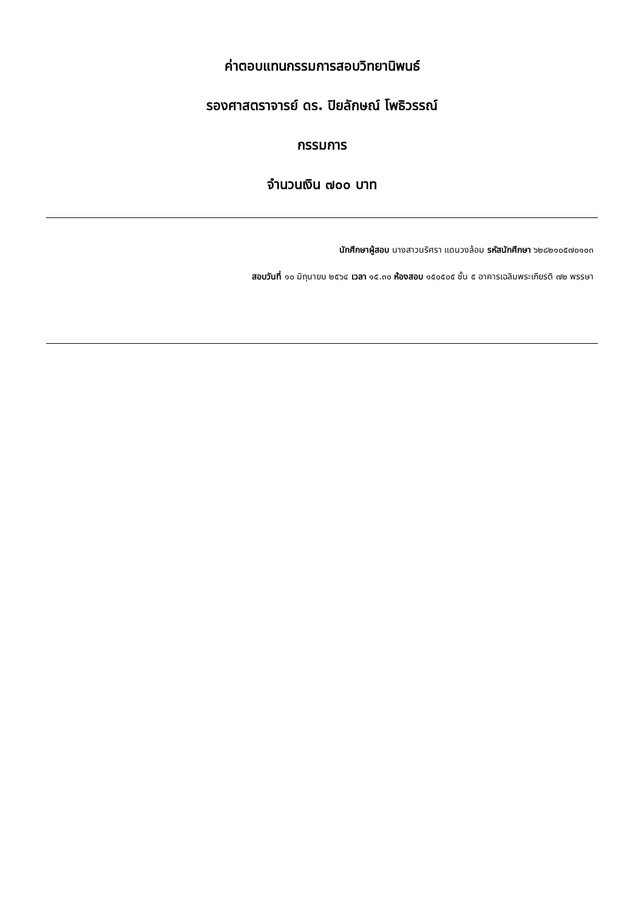ค่าตอบแทนกรรมการสอบวิทยานิพนธ์
รองศาสตราจารย์ ดร. ปิยลักษณ์ โพธิวรรณ์
กรรมการ
จำนวนเงิน ๗๐๐ บาท
นักศึกษาผู้สอบ นางสาวนริศรา แดนวงล้อม รหัสนักศึกษา ๖๒๘๒๑๐๕๗๐๑๐๓
สอบวันที่ ๑๐ มิถุนายน ๒๕๖๔ เวลา ๑๕.๓๐ ห้องสอบ ๑๕๐๕๐๕ ชั้น ๕ อาคารเฉลิมพระเกียรติ ๗๒ พรรษา